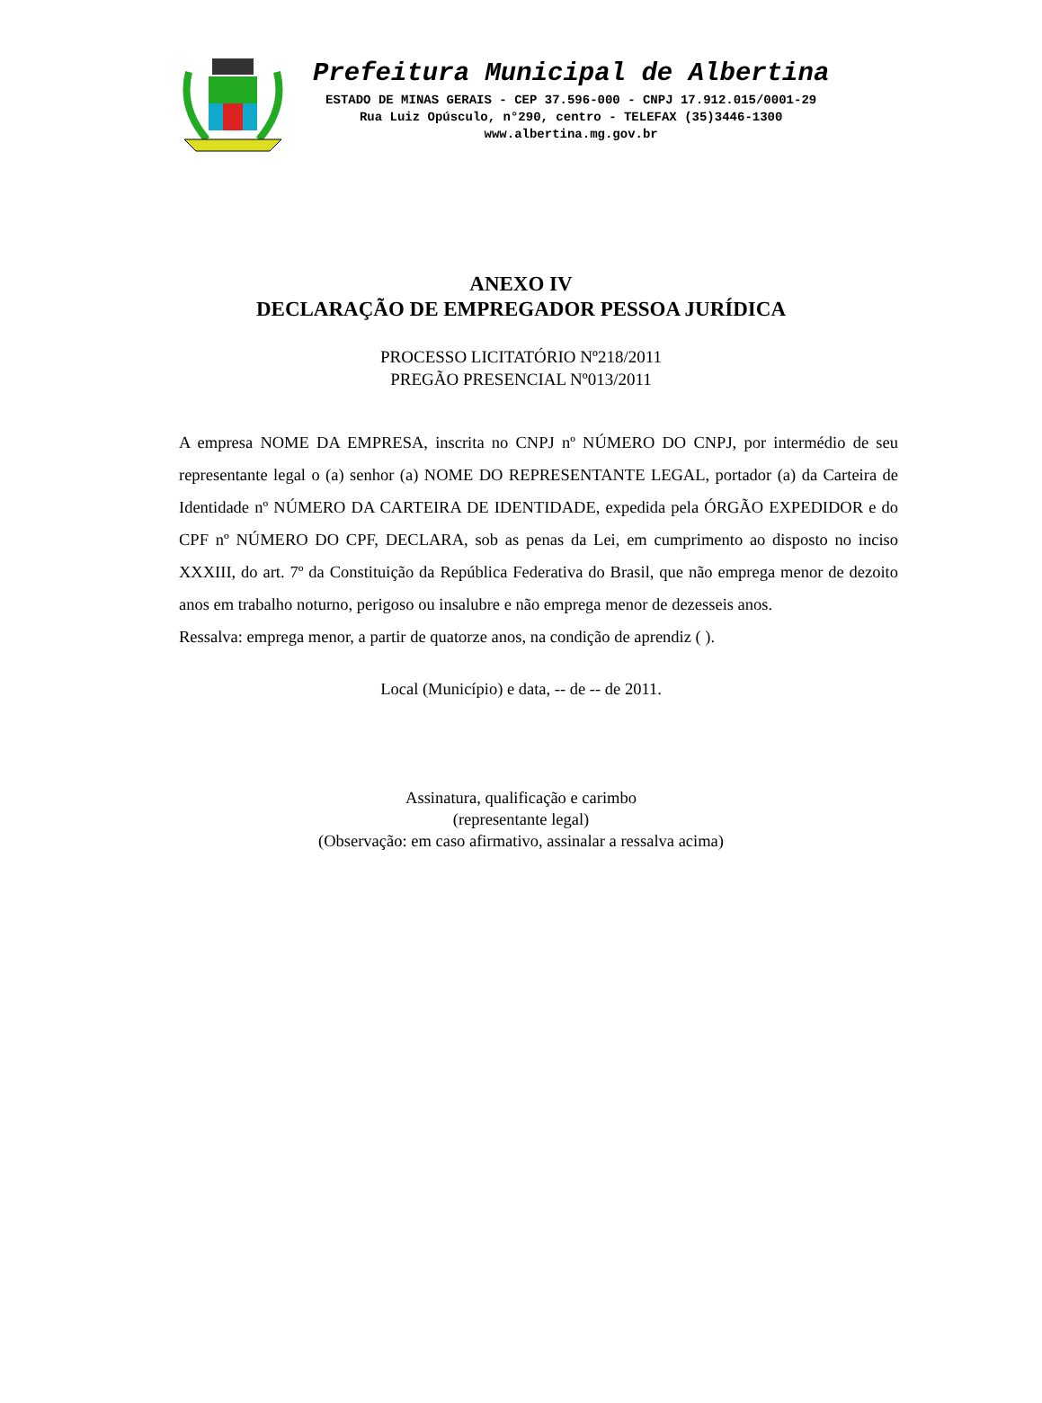Prefeitura Municipal de Albertina
ESTADO DE MINAS GERAIS - CEP 37.596-000 - CNPJ 17.912.015/0001-29
Rua Luiz Opúsculo, n°290, centro - TELEFAX (35)3446-1300
www.albertina.mg.gov.br
ANEXO IV
DECLARAÇÃO DE EMPREGADOR PESSOA JURÍDICA
PROCESSO LICITATÓRIO Nº218/2011
PREGÃO PRESENCIAL Nº013/2011
A empresa NOME DA EMPRESA, inscrita no CNPJ nº NÚMERO DO CNPJ, por intermédio de seu representante legal o (a) senhor (a) NOME DO REPRESENTANTE LEGAL, portador (a) da Carteira de Identidade nº NÚMERO DA CARTEIRA DE IDENTIDADE, expedida pela ÓRGÃO EXPEDIDOR e do CPF nº NÚMERO DO CPF, DECLARA, sob as penas da Lei, em cumprimento ao disposto no inciso XXXIII, do art. 7º da Constituição da República Federativa do Brasil, que não emprega menor de dezoito anos em trabalho noturno, perigoso ou insalubre e não emprega menor de dezesseis anos.
Ressalva: emprega menor, a partir de quatorze anos, na condição de aprendiz ( ).
Local (Município) e data, -- de -- de 2011.
Assinatura, qualificação e carimbo
(representante legal)
(Observação: em caso afirmativo, assinalar a ressalva acima)